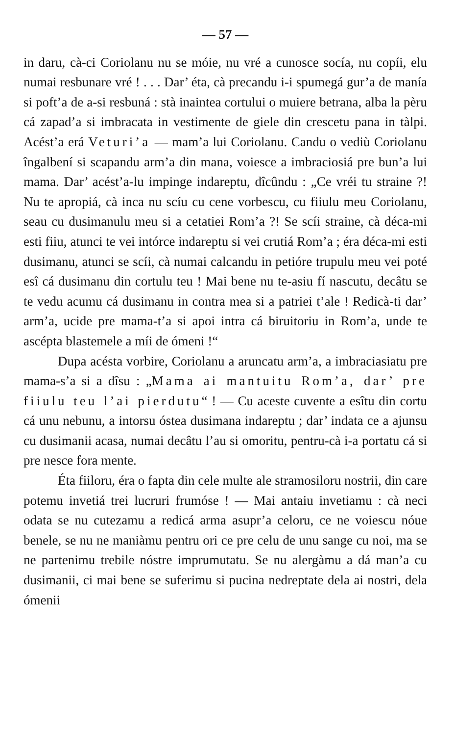— 57 —
in daru, cà-ci Coriolanu nu se móie, nu vré a cunosce socía, nu copíi, elu numai resbunare vré ! . . . Dar’ éta, cà precandu i-i spumegá gur’a de maníа si poft’a de a-si resbuná : stà inaintea cortului o muiere betrana, alba la pèru cá zapad’a si imbracata in vestimente de giele din crescetu pana in tàlpi. Acést’a erá Veturi’a — mam’a lui Coriolanu. Candu o vediù Coriolanu îngalbení si scapandu arm’a din mana, voiesce a imbraciosiá pre bun’a lui mama. Dar’ acést’a-lu impinge indareptu, dîcûndu : „Ce vréi tu straine ?! Nu te apropiá, cà inca nu scíu cu cene vorbescu, cu fiiulu meu Coriolanu, seau cu dusimanulu meu si a cetatiei Rom’a ?! Se scíi straine, cà déca-mi esti fiiu, atunci te vei intórce indareptu si vei crutiá Rom’a ; éra déca-mi esti dusimanu, atunci se scíi, cà numai calcandu in petióre trupulu meu vei poté esî cá dusimanu din cortulu teu ! Mai bene nu te-asiu fí nascutu, decâtu se te vedu acumu cá dusimanu in contra mea si a patriei t’ale ! Redicà-ti dar’ arm’a, ucide pre mama-t’a si apoi intra cá biruitoriu in Rom’a, unde te ascépta blastemele a míi de ómeni !“
Dupa acésta vorbire, Coriolanu a aruncatu arm’a, a imbraciasiatu pre mama-s’a si a dîsu : „Mama ai mantuitu Rom’a, dar’ pre fiiulu teu l’ai pierdutu“ ! — Cu aceste cuvente a esîtu din cortu cá unu nebunu, a intorsu óstea dusimana indareptu ; dar’ indata ce a ajunsu cu dusimanii acasa, numai decâtu l’au si omoritu, pentru-cà i-a portatu cá si pre nesce fora mente.
Éta fiiloru, éra o fapta din cele multe ale stramosiloru nostrii, din care potemu invetiá trei lucruri frumóse ! — Mai antaiu invetiamu : cà neci odata se nu cutezamu a redicá arma asupr’a celoru, ce ne voiescu nóue benele, se nu ne maniàmu pentru ori ce pre celu de unu sange cu noi, ma se ne partenimu trebile nóstre imprumutatu. Se nu alergàmu a dá man’a cu dusimanii, ci mai bene se suferimu si pucina nedreptate dela ai nostri, dela ómenii